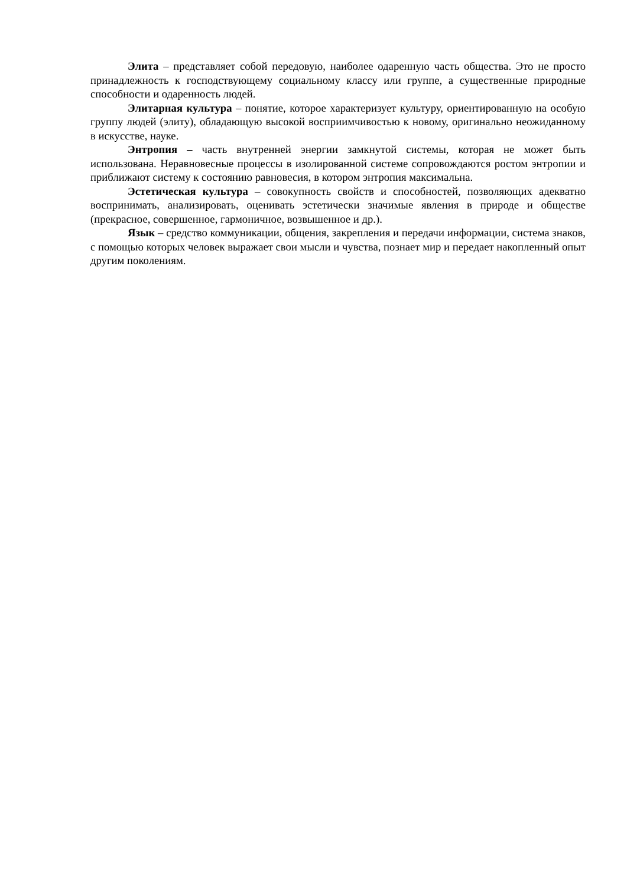Элита – представляет собой передовую, наиболее одаренную часть общества. Это не просто принадлежность к господствующему социальному классу или группе, а существенные природные способности и одаренность людей.
Элитарная культура – понятие, которое характеризует культуру, ориентированную на особую группу людей (элиту), обладающую высокой восприимчивостью к новому, оригинально неожиданному в искусстве, науке.
Энтропия – часть внутренней энергии замкнутой системы, которая не может быть использована. Неравновесные процессы в изолированной системе сопровождаются ростом энтропии и приближают систему к состоянию равновесия, в котором энтропия максимальна.
Эстетическая культура – совокупность свойств и способностей, позволяющих адекватно воспринимать, анализировать, оценивать эстетически значимые явления в природе и обществе (прекрасное, совершенное, гармоничное, возвышенное и др.).
Язык – средство коммуникации, общения, закрепления и передачи информации, система знаков, с помощью которых человек выражает свои мысли и чувства, познает мир и передает накопленный опыт другим поколениям.